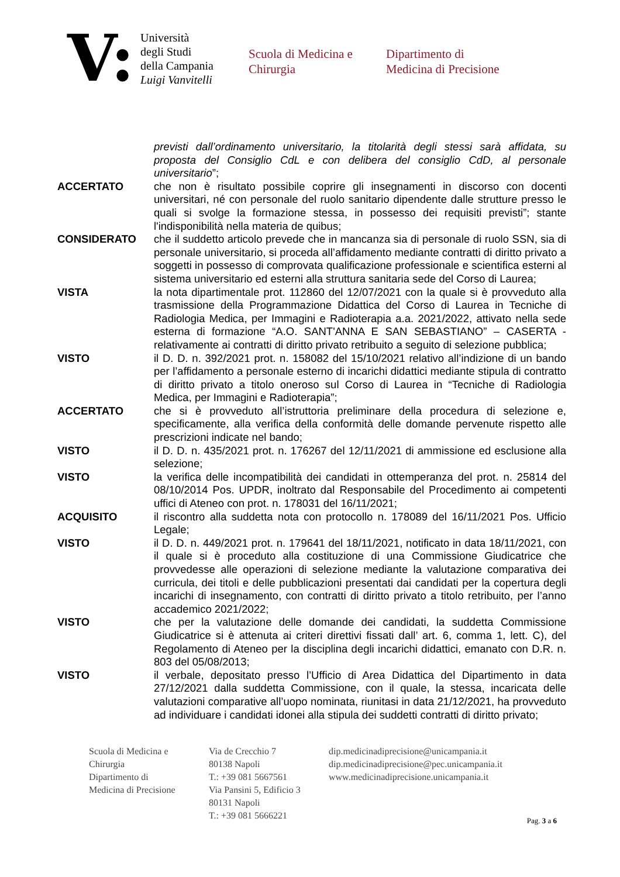V:
Università
degli Studi
della Campania
Luigi Vanvitelli
Scuola di Medicina e
Chirurgia
Dipartimento di
Medicina di Precisione
previsti dall’ordinamento universitario, la titolarità degli stessi sarà affidata, su proposta del Consiglio CdL e con delibera del consiglio CdD, al personale universitario”;
ACCERTATO che non è risultato possibile coprire gli insegnamenti in discorso con docenti universitari, né con personale del ruolo sanitario dipendente dalle strutture presso le quali si svolge la formazione stessa, in possesso dei requisiti previsti”; stante l'indisponibilità nella materia de quibus;
CONSIDERATO che il suddetto articolo prevede che in mancanza sia di personale di ruolo SSN, sia di personale universitario, si proceda all’affidamento mediante contratti di diritto privato a soggetti in possesso di comprovata qualificazione professionale e scientifica esterni al sistema universitario ed esterni alla struttura sanitaria sede del Corso di Laurea;
VISTA la nota dipartimentale prot. 112860 del 12/07/2021 con la quale si è provveduto alla trasmissione della Programmazione Didattica del Corso di Laurea in Tecniche di Radiologia Medica, per Immagini e Radioterapia a.a. 2021/2022, attivato nella sede esterna di formazione “A.O. SANT'ANNA E SAN SEBASTIANO” – CASERTA - relativamente ai contratti di diritto privato retribuito a seguito di selezione pubblica;
VISTO il D. D. n. 392/2021 prot. n. 158082 del 15/10/2021 relativo all’indizione di un bando per l’affidamento a personale esterno di incarichi didattici mediante stipula di contratto di diritto privato a titolo oneroso sul Corso di Laurea in “Tecniche di Radiologia Medica, per Immagini e Radioterapia”;
ACCERTATO che si è provveduto all’istruttoria preliminare della procedura di selezione e, specificamente, alla verifica della conformità delle domande pervenute rispetto alle prescrizioni indicate nel bando;
VISTO il D. D. n. 435/2021 prot. n. 176267 del 12/11/2021 di ammissione ed esclusione alla selezione;
VISTO la verifica delle incompatibilità dei candidati in ottemperanza del prot. n. 25814 del 08/10/2014 Pos. UPDR, inoltrato dal Responsabile del Procedimento ai competenti uffici di Ateneo con prot. n. 178031 del 16/11/2021;
ACQUISITO il riscontro alla suddetta nota con protocollo n. 178089 del 16/11/2021 Pos. Ufficio Legale;
VISTO il D. D. n. 449/2021 prot. n. 179641 del 18/11/2021, notificato in data 18/11/2021, con il quale si è proceduto alla costituzione di una Commissione Giudicatrice che provvedesse alle operazioni di selezione mediante la valutazione comparativa dei curricula, dei titoli e delle pubblicazioni presentati dai candidati per la copertura degli incarichi di insegnamento, con contratti di diritto privato a titolo retribuito, per l’anno accademico 2021/2022;
VISTO che per la valutazione delle domande dei candidati, la suddetta Commissione Giudicatrice si è attenuta ai criteri direttivi fissati dall’ art. 6, comma 1, lett. C), del Regolamento di Ateneo per la disciplina degli incarichi didattici, emanato con D.R. n. 803 del 05/08/2013;
VISTO il verbale, depositato presso l’Ufficio di Area Didattica del Dipartimento in data 27/12/2021 dalla suddetta Commissione, con il quale, la stessa, incaricata delle valutazioni comparative all’uopo nominata, riunitasi in data 21/12/2021, ha provveduto ad individuare i candidati idonei alla stipula dei suddetti contratti di diritto privato;
Scuola di Medicina e
Chirurgia
Dipartimento di
Medicina di Precisione
Via de Crecchio 7
80138 Napoli
T.: +39 081 5667561
Via Pansini 5, Edificio 3
80131 Napoli
T.: +39 081 5666221
dip.medicinadiprecisione@unicampania.it
dip.medicinadiprecisione@pec.unicampania.it
www.medicinadiprecisione.unicampania.it
Pag. 3 a 6